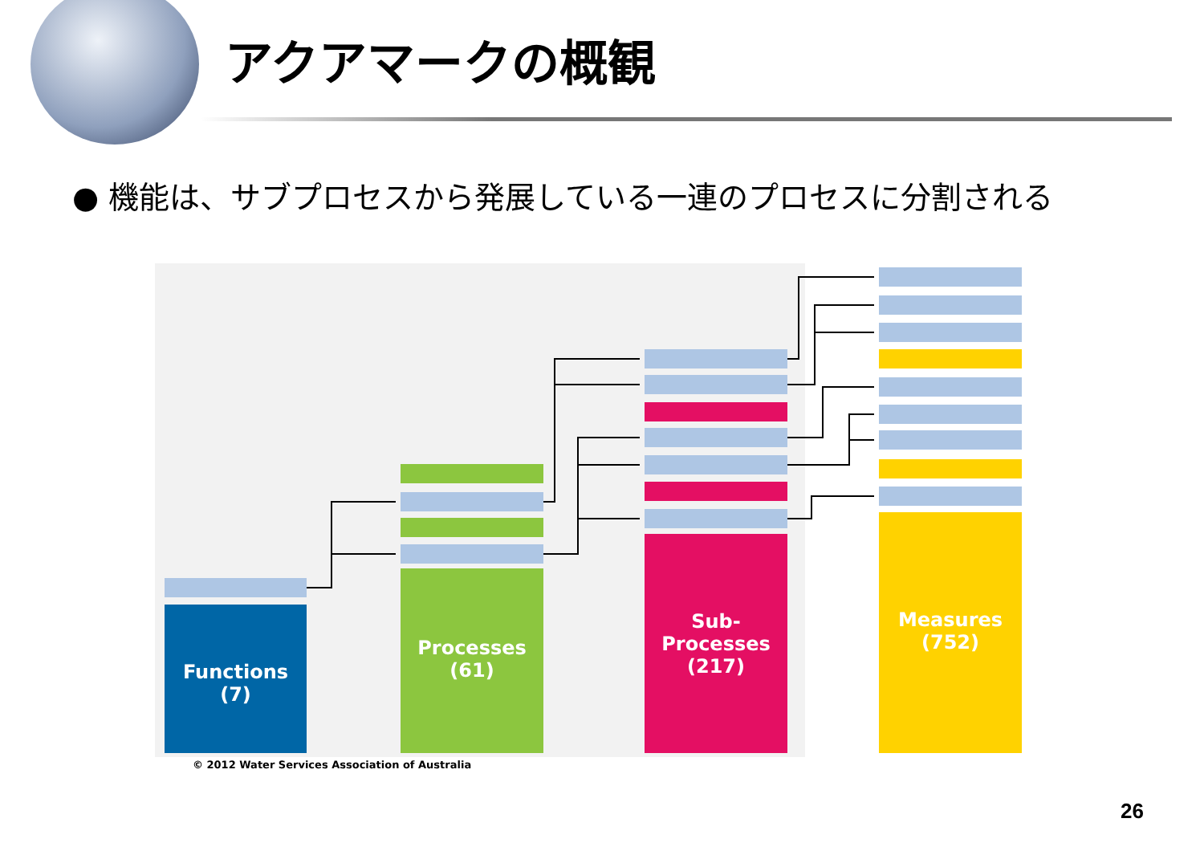アクアマークの概観
● 機能は、サブプロセスから発展している一連のプロセスに分割される
Functions
(7)
Processes
(61)
Sub-
Processes
(217)
Measures
(752)
© 2012 Water Services Association of Australia
26